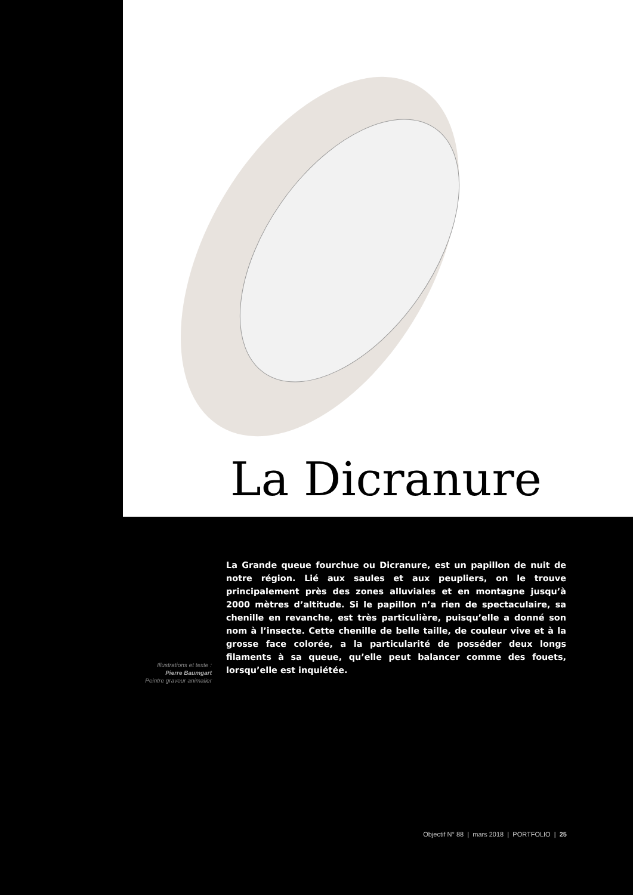La Dicranure
Illustrations et texte :
Pierre Baumgart
Peintre graveur animalier
La Grande queue fourchue ou Dicranure, est un papillon de nuit de notre région. Lié aux saules et aux peupliers, on le trouve principalement près des zones alluviales et en montagne jusqu’à 2000 mètres d’altitude. Si le papillon n’a rien de spectaculaire, sa chenille en revanche, est très particulière, puisqu’elle a donné son nom à l’insecte. Cette chenille de belle taille, de couleur vive et à la grosse face colorée, a la particularité de posséder deux longs filaments à sa queue, qu’elle peut balancer comme des fouets, lorsqu’elle est inquiétée.
Objectif N° 88 | mars 2018 | PORTFOLIO | 25